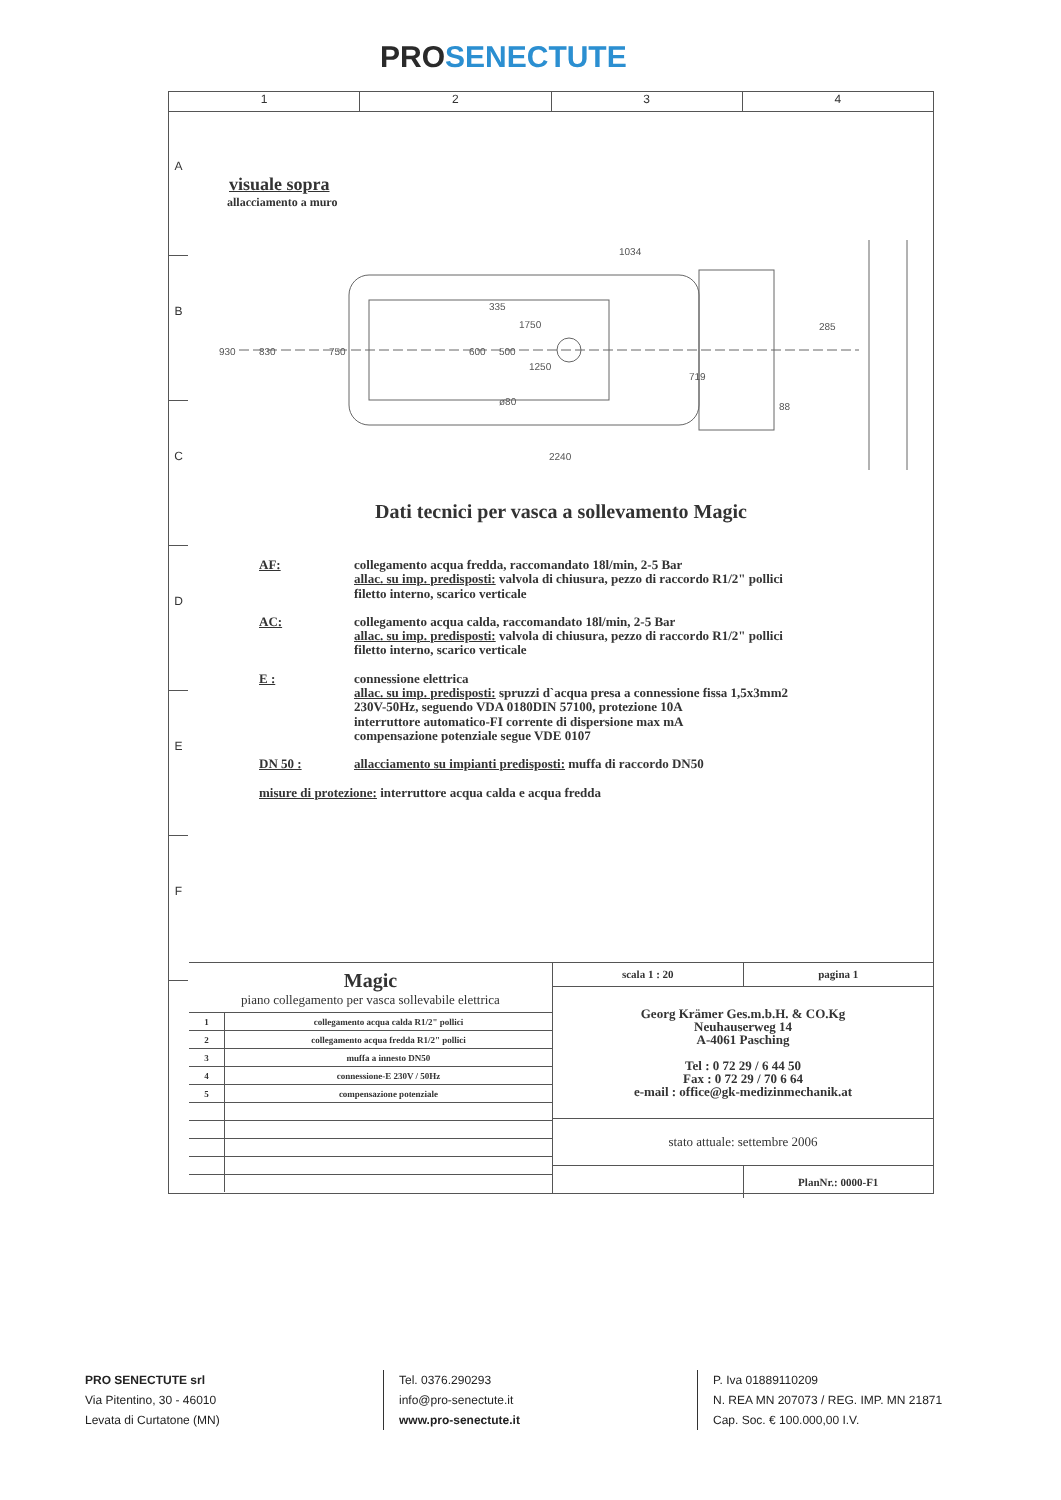PROSENECTUTE
1 2 3 4
A
B
C
D
E
F
visuale sopra
allacciamento a muro
1034
1750
1250
2240
719
88
285
930
830
750
600
335
500
ø80
Dati tecnici per vasca a sollevamento Magic
AF:
collegamento acqua fredda, raccomandato 18l/min, 2-5 Bar
allac. su imp. predisposti: valvola di chiusura, pezzo di raccordo R1/2" pollici
filetto interno, scarico verticale
AC:
collegamento acqua calda, raccomandato 18l/min, 2-5 Bar
allac. su imp. predisposti: valvola di chiusura, pezzo di raccordo R1/2" pollici
filetto interno, scarico verticale
E :
connessione elettrica
allac. su imp. predisposti: spruzzi d`acqua presa a connessione fissa 1,5x3mm2
230V-50Hz, seguendo VDA 0180DIN 57100, protezione 10A
interruttore automatico-FI corrente di dispersione max mA
compensazione potenziale segue VDE 0107
DN 50 :
allacciamento su impianti predisposti: muffa di raccordo DN50
misure di protezione: interruttore acqua calda e acqua fredda
Magic
piano collegamento per vasca sollevabile elettrica
| 1 | collegamento acqua calda R1/2" pollici |
| 2 | collegamento acqua fredda R1/2" pollici |
| 3 | muffa a innesto DN50 |
| 4 | connessione-E 230V / 50Hz |
| 5 | compensazione potenziale |
scala 1 : 20 pagina 1
Georg Krämer Ges.m.b.H. & CO.Kg
Neuhauserweg 14
A-4061 Pasching
Tel : 0 72 29 / 6 44 50
Fax : 0 72 29 / 70 6 64
e-mail : office@gk-medizinmechanik.at
stato attuale: settembre 2006
PlanNr.: 0000-F1
PRO SENECTUTE srl
Via Pitentino, 30 - 46010
Levata di Curtatone (MN)
Tel. 0376.290293
info@pro-senectute.it
www.pro-senectute.it
P. Iva 01889110209
N. REA MN 207073 / REG. IMP. MN 21871
Cap. Soc. € 100.000,00 I.V.